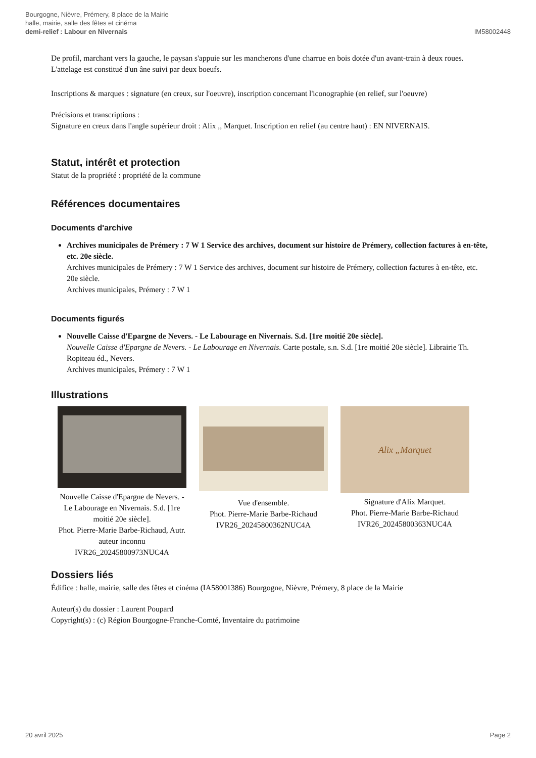Bourgogne, Nièvre, Prémery, 8 place de la Mairie
halle, mairie, salle des fêtes et cinéma
demi-relief : Labour en Nivernais
IM58002448
De profil, marchant vers la gauche, le paysan s'appuie sur les mancherons d'une charrue en bois dotée d'un avant-train à deux roues. L'attelage est constitué d'un âne suivi par deux boeufs.
Inscriptions & marques : signature (en creux, sur l'oeuvre), inscription concernant l'iconographie (en relief, sur l'oeuvre)
Précisions et transcriptions :
Signature en creux dans l'angle supérieur droit : Alix ,, Marquet. Inscription en relief (au centre haut) : EN NIVERNAIS.
Statut, intérêt et protection
Statut de la propriété : propriété de la commune
Références documentaires
Documents d'archive
Archives municipales de Prémery : 7 W 1 Service des archives, document sur histoire de Prémery, collection factures à en-tête, etc. 20e siècle.
Archives municipales de Prémery : 7 W 1 Service des archives, document sur histoire de Prémery, collection factures à en-tête, etc. 20e siècle.
Archives municipales, Prémery : 7 W 1
Documents figurés
Nouvelle Caisse d'Epargne de Nevers. - Le Labourage en Nivernais. S.d. [1re moitié 20e siècle].
Nouvelle Caisse d'Epargne de Nevers. - Le Labourage en Nivernais. Carte postale, s.n. S.d. [1re moitié 20e siècle]. Librairie Th. Ropiteau éd., Nevers.
Archives municipales, Prémery : 7 W 1
Illustrations
Nouvelle Caisse d'Epargne de Nevers. - Le Labourage en Nivernais. S.d. [1re moitié 20e siècle].
Phot. Pierre-Marie Barbe-Richaud, Autr. auteur inconnu
IVR26_20245800973NUC4A
Vue d'ensemble.
Phot. Pierre-Marie Barbe-Richaud
IVR26_20245800362NUC4A
Alix „Marquet
Signature d'Alix Marquet.
Phot. Pierre-Marie Barbe-Richaud
IVR26_20245800363NUC4A
Dossiers liés
Édifice : halle, mairie, salle des fêtes et cinéma (IA58001386) Bourgogne, Nièvre, Prémery, 8 place de la Mairie
Auteur(s) du dossier : Laurent Poupard
Copyright(s) : (c) Région Bourgogne-Franche-Comté, Inventaire du patrimoine
20 avril 2025 Page 2